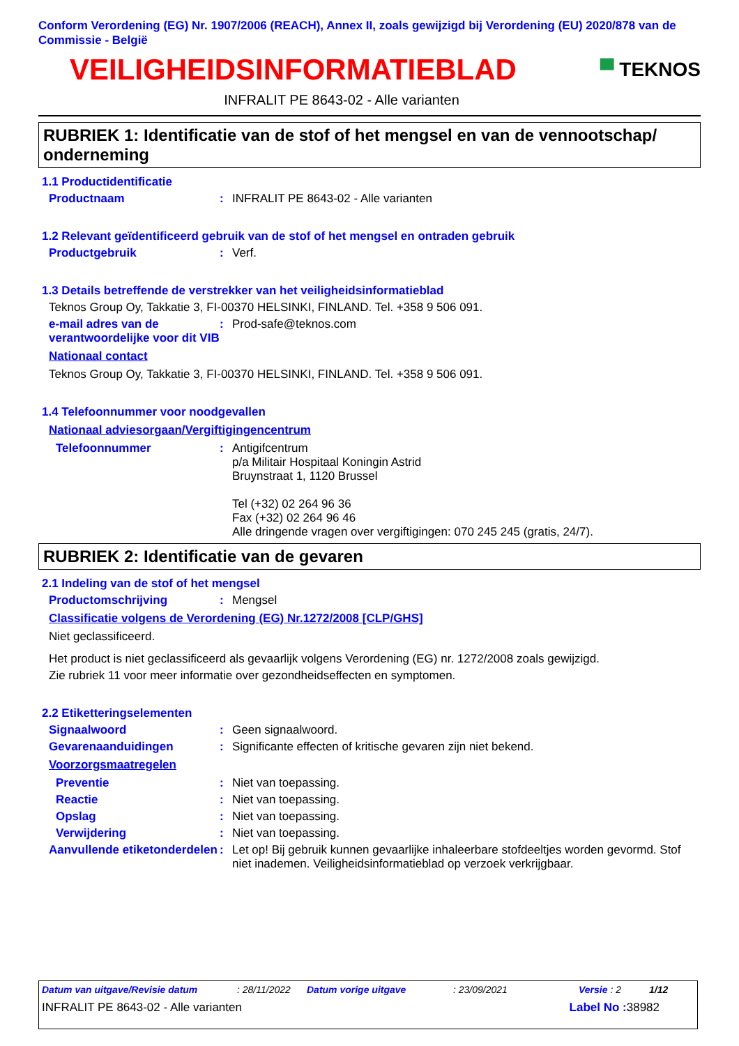Conform Verordening (EG) Nr. 1907/2006 (REACH), Annex II, zoals gewijzigd bij Verordening (EU) 2020/878 van de Commissie - België
VEILIGHEIDSINFORMATIEBLAD
▀ TEKNOS
INFRALIT PE 8643-02 - Alle varianten
RUBRIEK 1: Identificatie van de stof of het mengsel en van de vennootschap/ onderneming
1.1 Productidentificatie
Productnaam: INFRALIT PE 8643-02 - Alle varianten
1.2 Relevant geïdentificeerd gebruik van de stof of het mengsel en ontraden gebruik
Productgebruik: Verf.
1.3 Details betreffende de verstrekker van het veiligheidsinformatieblad
Teknos Group Oy, Takkatie 3, FI-00370 HELSINKI, FINLAND. Tel. +358 9 506 091.
e-mail adres van de verantwoordelijke voor dit VIB: Prod-safe@teknos.com
Nationaal contact
Teknos Group Oy, Takkatie 3, FI-00370 HELSINKI, FINLAND. Tel. +358 9 506 091.
1.4 Telefoonnummer voor noodgevallen
Nationaal adviesorgaan/Vergiftigingencentrum
Telefoonnummer: Antigifcentrum
p/a Militair Hospitaal Koningin Astrid
Bruynstraat 1, 1120 Brussel
Tel (+32) 02 264 96 36
Fax (+32) 02 264 96 46
Alle dringende vragen over vergiftigingen: 070 245 245 (gratis, 24/7).
RUBRIEK 2: Identificatie van de gevaren
2.1 Indeling van de stof of het mengsel
Productomschrijving: Mengsel
Classificatie volgens de Verordening (EG) Nr.1272/2008 [CLP/GHS]
Niet geclassificeerd.
Het product is niet geclassificeerd als gevaarlijk volgens Verordening (EG) nr. 1272/2008 zoals gewijzigd.
Zie rubriek 11 voor meer informatie over gezondheidseffecten en symptomen.
2.2 Etiketteringselementen
Signaalwoord: Geen signaalwoord.
Gevarenaanduidingen: Significante effecten of kritische gevaren zijn niet bekend.
Voorzorgsmaatregelen
Preventie: Niet van toepassing.
Reactie: Niet van toepassing.
Opslag: Niet van toepassing.
Verwijdering: Niet van toepassing.
Aanvullende etiketonderdelen: Let op! Bij gebruik kunnen gevaarlijke inhaleerbare stofdeeltjes worden gevormd. Stof niet inademen. Veiligheidsinformatieblad op verzoek verkrijgbaar.
Datum van uitgave/Revisie datum: 28/11/2022 Datum vorige uitgave: 23/09/2021 Versie : 2 1/12
INFRALIT PE 8643-02 - Alle varianten Label No : 38982